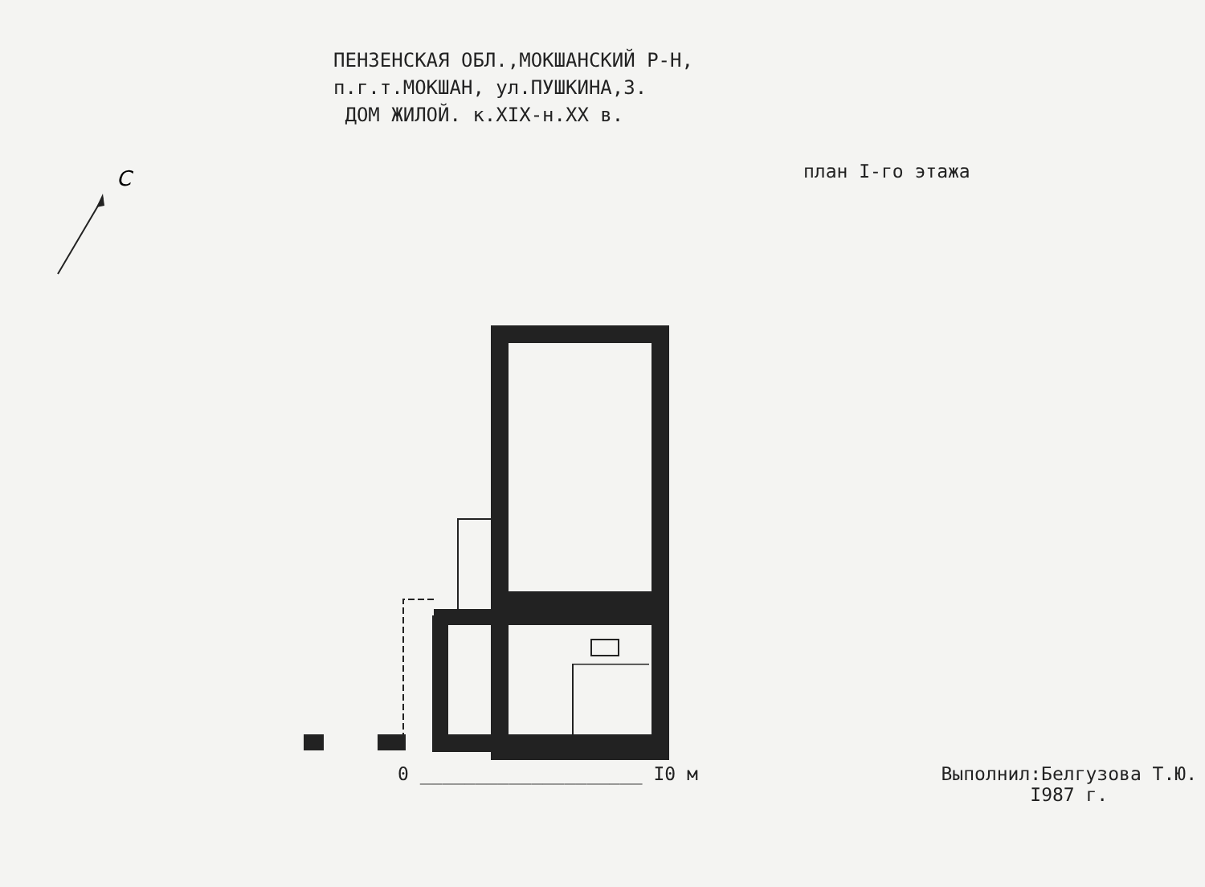ПЕНЗЕНСКАЯ ОБЛ.,МОКШАНСКИЙ Р-Н,
п.г.т.МОКШАН, ул.ПУШКИНА,3.
ДОМ ЖИЛОЙ. к.XIX-н.XX в.
план I-го этажа
С
0 ____________________ I0 м Выполнил:Белгузова Т.Ю.
I987 г.